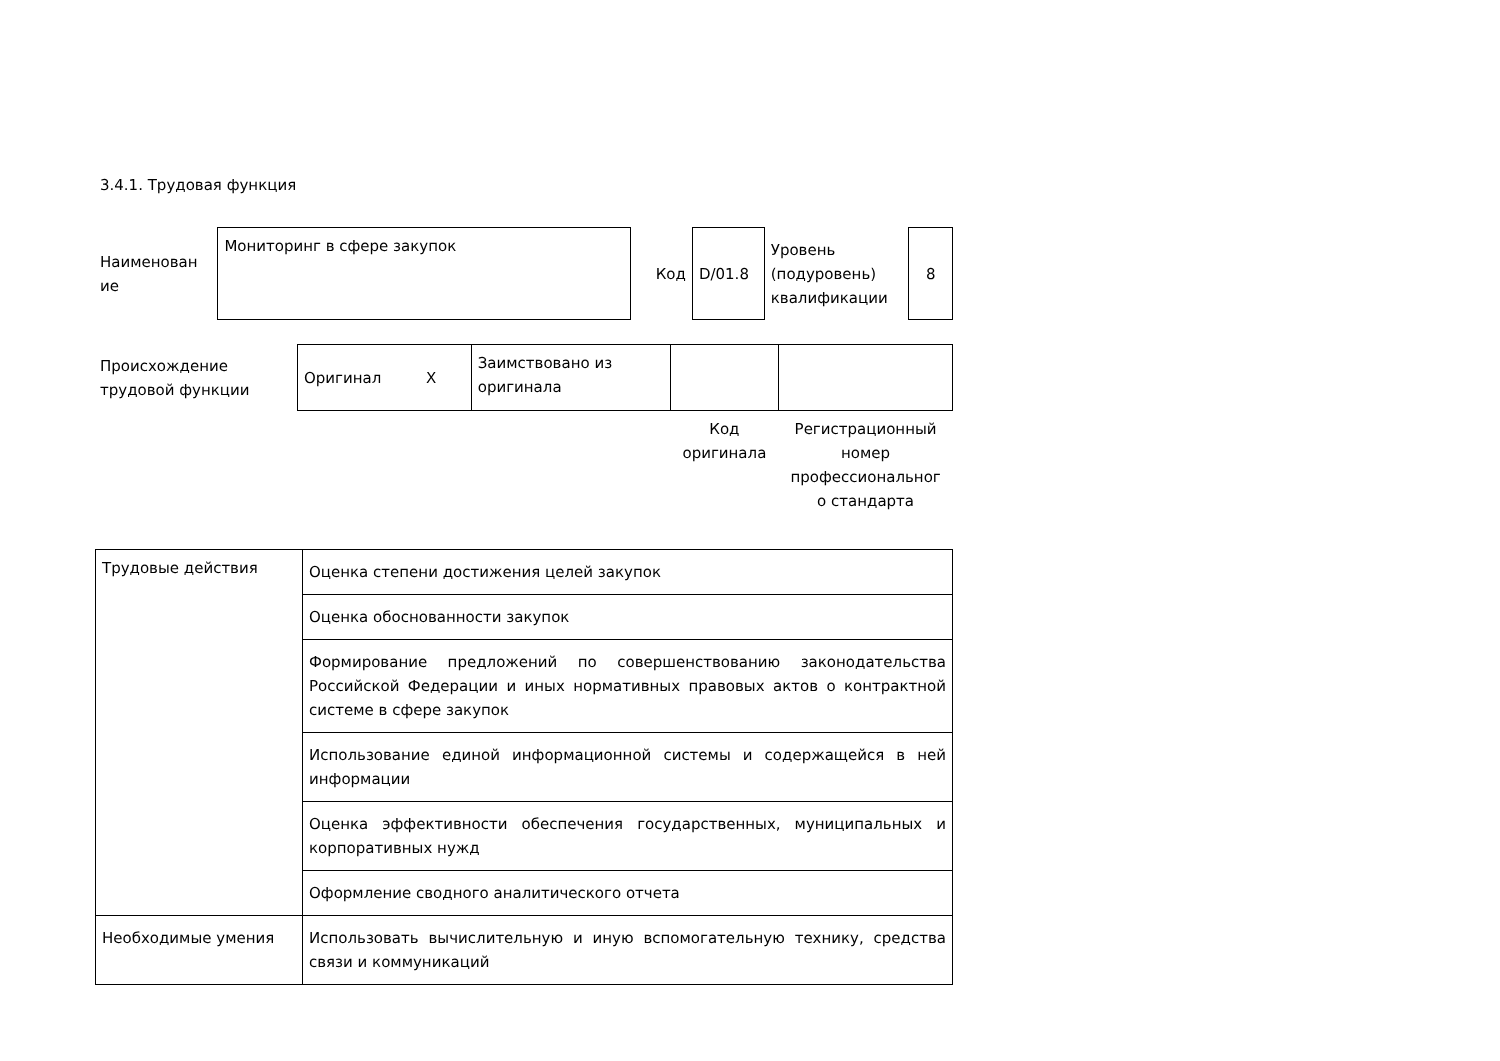3.4.1. Трудовая функция
| Наименован ие | Мониторинг в сфере закупок | Код | D/01.8 | Уровень (подуровень) квалификации | 8 |
| Происхождение трудовой функции | Оригинал X | Заимствовано из оригинала | | |
| | | | Код оригинала | Регистрационный номер профессиональног о стандарта |
| Трудовые действия | Оценка степени достижения целей закупок |
| | Оценка обоснованности закупок |
| | Формирование предложений по совершенствованию законодательства Российской Федерации и иных нормативных правовых актов о контрактной системе в сфере закупок |
| | Использование единой информационной системы и содержащейся в ней информации |
| | Оценка эффективности обеспечения государственных, муниципальных и корпоративных нужд |
| | Оформление сводного аналитического отчета |
| Необходимые умения | Использовать вычислительную и иную вспомогательную технику, средства связи и коммуникаций |